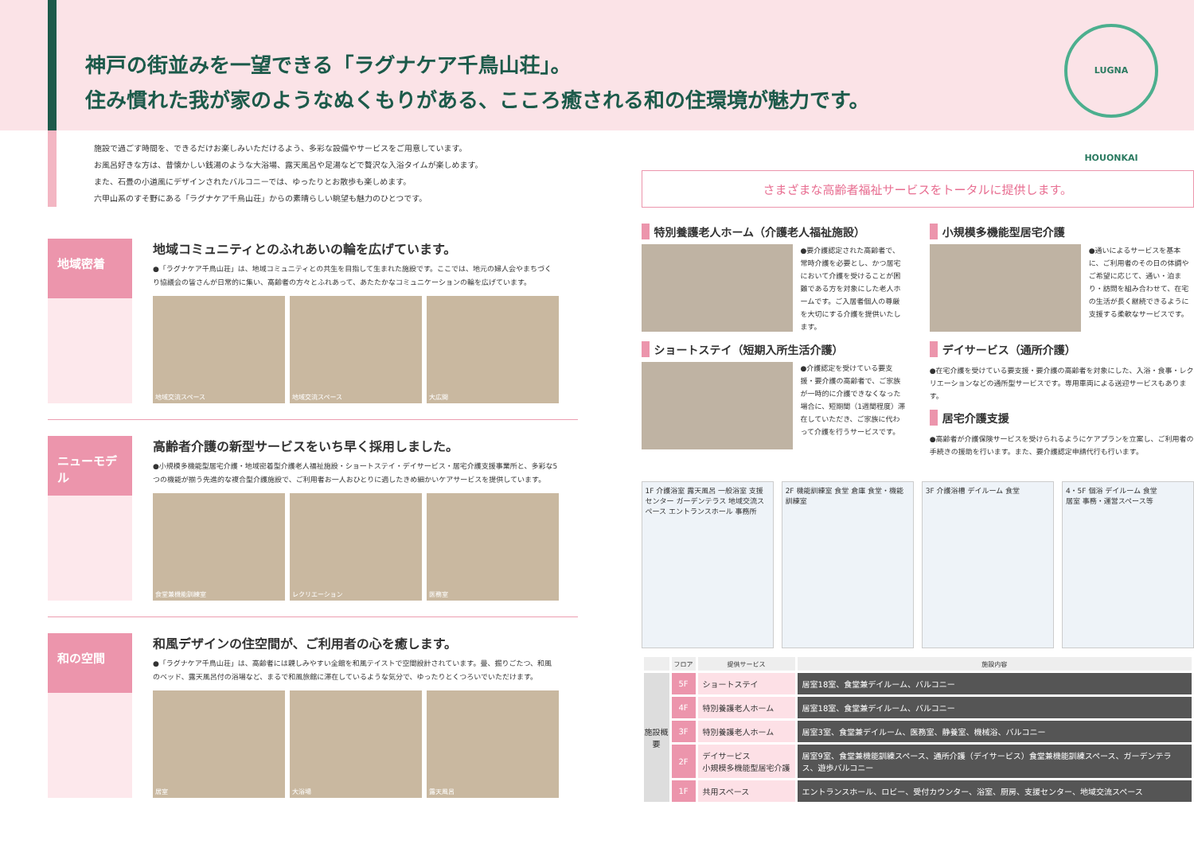神戸の街並みを一望できる「ラグナケア千鳥山荘」。
住み慣れた我が家のようなぬくもりがある、こころ癒される和の住環境が魅力です。
LUGNA HOUONKAI
施設で過ごす時間を、できるだけお楽しみいただけるよう、多彩な設備やサービスをご用意しています。
お風呂好きな方は、昔懐かしい銭湯のような大浴場、露天風呂や足湯などで贅沢な入浴タイムが楽しめます。
また、石畳の小道風にデザインされたバルコニーでは、ゆったりとお散歩も楽しめます。
六甲山系のすそ野にある「ラグナケア千鳥山荘」からの素晴らしい眺望も魅力のひとつです。
地域密着
地域コミュニティとのふれあいの輪を広げています。
●「ラグナケア千鳥山荘」は、地域コミュニティとの共生を目指して生まれた施設です。ここでは、地元の婦人会やまちづくり協議会の皆さんが日常的に集い、高齢者の方々とふれあって、あたたかなコミュニケーションの輪を広げています。
地域交流スペース 地域交流スペース 大広間
ニューモデル
高齢者介護の新型サービスをいち早く採用しました。
●小規模多機能型居宅介護・地域密着型介護老人福祉施設・ショートステイ・デイサービス・居宅介護支援事業所と、多彩な5つの機能が揃う先進的な複合型介護施設で、ご利用者お一人おひとりに適したきめ細かいケアサービスを提供しています。
食堂兼機能訓練室 レクリエーション 医務室
和の空間
和風デザインの住空間が、ご利用者の心を癒します。
●「ラグナケア千鳥山荘」は、高齢者には親しみやすい全館を和風テイストで空間設計されています。畳、掘りごたつ、和風のベッド、露天風呂付の浴場など、まるで和風旅館に滞在しているような気分で、ゆったりとくつろいでいただけます。
居室 大浴場 露天風呂
さまざまな高齢者福祉サービスをトータルに提供します。
特別養護老人ホーム（介護老人福祉施設）
●要介護認定された高齢者で、常時介護を必要とし、かつ居宅において介護を受けることが困難である方を対象にした老人ホームです。ご入居者個人の尊厳を大切にする介護を提供いたします。
小規模多機能型居宅介護
●通いによるサービスを基本に、ご利用者のその日の体調やご希望に応じて、通い・泊まり・訪問を組み合わせて、在宅の生活が長く継続できるように支援する柔軟なサービスです。
ショートステイ（短期入所生活介護）
●介護認定を受けている要支援・要介護の高齢者で、ご家族が一時的に介護できなくなった場合に、短期間（1週間程度）滞在していただき、ご家族に代わって介護を行うサービスです。
デイサービス（通所介護）
●在宅介護を受けている要支援・要介護の高齢者を対象にした、入浴・食事・レクリエーションなどの通所型サービスです。専用車両による送迎サービスもあります。
居宅介護支援
●高齢者が介護保険サービスを受けられるようにケアプランを立案し、ご利用者の手続きの援助を行います。また、要介護認定申請代行も行います。
1F 介護浴室 露天風呂 一般浴室 支援センター ガーデンテラス 地域交流スペース エントランスホール 事務所
2F 機能訓練室 食堂 倉庫 食堂・機能訓練室
3F 介護浴槽 デイルーム 食堂 4・5F 個浴 デイルーム 食堂
居室 事務・運営スペース等
| | フロア | 提供サービス | 施設内容 |
| --- | --- | --- | --- |
| 施設概要 | 5F | ショートステイ | 居室18室、食堂兼デイルーム、バルコニー |
| | 4F | 特別養護老人ホーム | 居室18室、食堂兼デイルーム、バルコニー |
| | 3F | 特別養護老人ホーム | 居室3室、食堂兼デイルーム、医務室、静養室、機械浴、バルコニー |
| | 2F | デイサービス 小規模多機能型居宅介護 | 居室9室、食堂兼機能訓練スペース、通所介護（デイサービス）食堂兼機能訓練スペース、ガーデンテラス、遊歩バルコニー |
| | 1F | 共用スペース | エントランスホール、ロビー、受付カウンター、浴室、厨房、支援センター、地域交流スペース |